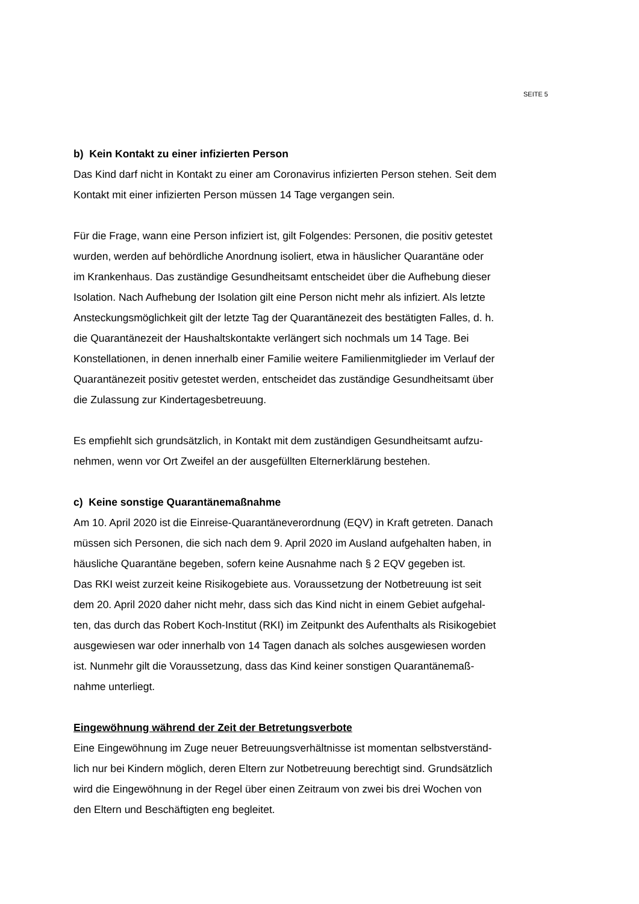SEITE 5
b) Kein Kontakt zu einer infizierten Person
Das Kind darf nicht in Kontakt zu einer am Coronavirus infizierten Person stehen. Seit dem
Kontakt mit einer infizierten Person müssen 14 Tage vergangen sein.
Für die Frage, wann eine Person infiziert ist, gilt Folgendes: Personen, die positiv getestet
wurden, werden auf behördliche Anordnung isoliert, etwa in häuslicher Quarantäne oder
im Krankenhaus. Das zuständige Gesundheitsamt entscheidet über die Aufhebung dieser
Isolation. Nach Aufhebung der Isolation gilt eine Person nicht mehr als infiziert. Als letzte
Ansteckungsmöglichkeit gilt der letzte Tag der Quarantänezeit des bestätigten Falles, d. h.
die Quarantänezeit der Haushaltskontakte verlängert sich nochmals um 14 Tage. Bei
Konstellationen, in denen innerhalb einer Familie weitere Familienmitglieder im Verlauf der
Quarantänezeit positiv getestet werden, entscheidet das zuständige Gesundheitsamt über
die Zulassung zur Kindertagesbetreuung.
Es empfiehlt sich grundsätzlich, in Kontakt mit dem zuständigen Gesundheitsamt aufzu-
nehmen, wenn vor Ort Zweifel an der ausgefüllten Elternerklärung bestehen.
c) Keine sonstige Quarantänemaßnahme
Am 10. April 2020 ist die Einreise-Quarantäneverordnung (EQV) in Kraft getreten. Danach
müssen sich Personen, die sich nach dem 9. April 2020 im Ausland aufgehalten haben, in
häusliche Quarantäne begeben, sofern keine Ausnahme nach § 2 EQV gegeben ist.
Das RKI weist zurzeit keine Risikogebiete aus. Voraussetzung der Notbetreuung ist seit
dem 20. April 2020 daher nicht mehr, dass sich das Kind nicht in einem Gebiet aufgehal-
ten, das durch das Robert Koch-Institut (RKI) im Zeitpunkt des Aufenthalts als Risikogebiet
ausgewiesen war oder innerhalb von 14 Tagen danach als solches ausgewiesen worden
ist. Nunmehr gilt die Voraussetzung, dass das Kind keiner sonstigen Quarantänemaß-
nahme unterliegt.
Eingewöhnung während der Zeit der Betretungsverbote
Eine Eingewöhnung im Zuge neuer Betreuungsverhältnisse ist momentan selbstverständ-
lich nur bei Kindern möglich, deren Eltern zur Notbetreuung berechtigt sind. Grundsätzlich
wird die Eingewöhnung in der Regel über einen Zeitraum von zwei bis drei Wochen von
den Eltern und Beschäftigten eng begleitet.